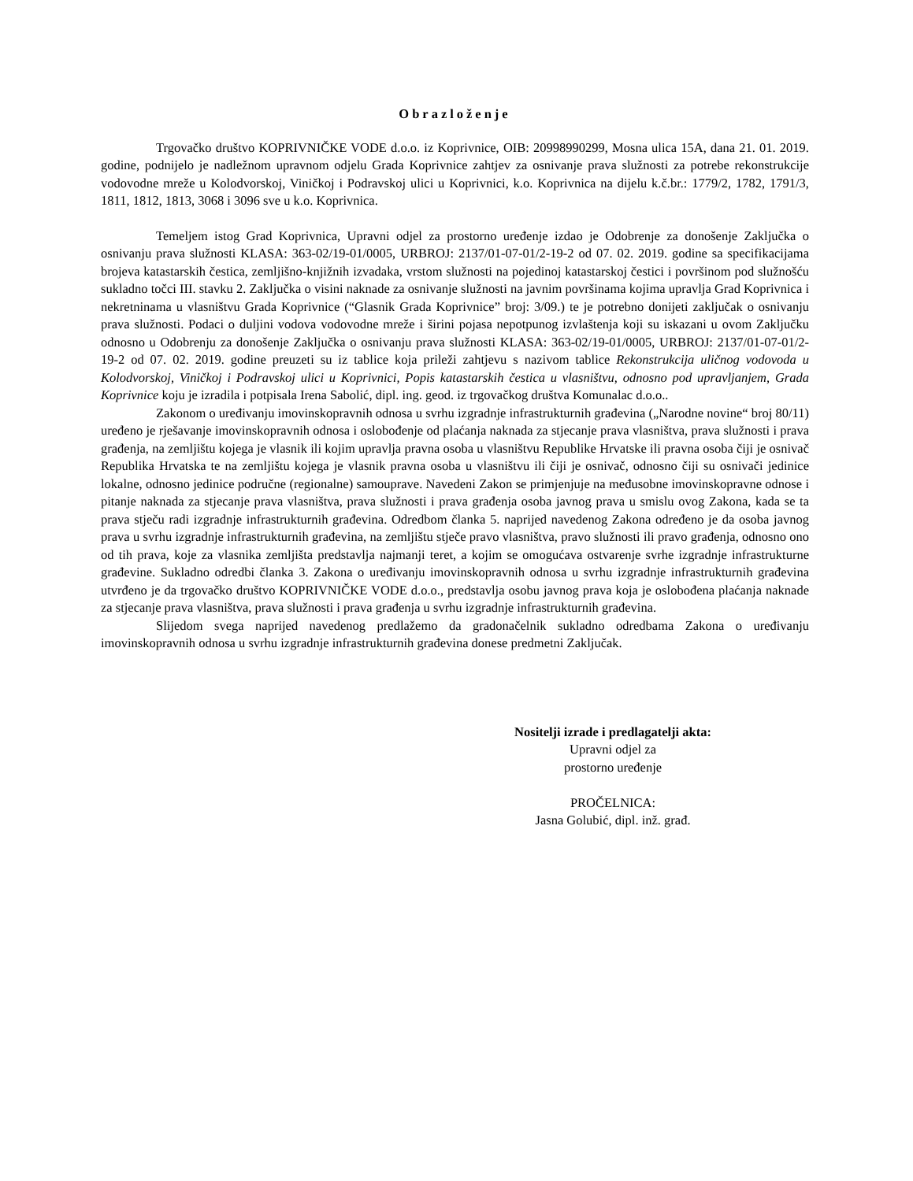Obrazloženje
Trgovačko društvo KOPRIVNIČKE VODE d.o.o. iz Koprivnice, OIB: 20998990299, Mosna ulica 15A, dana 21. 01. 2019. godine, podnijelo je nadležnom upravnom odjelu Grada Koprivnice zahtjev za osnivanje prava služnosti za potrebe rekonstrukcije vodovodne mreže u Kolodvorskoj, Viničkoj i Podravskoj ulici u Koprivnici, k.o. Koprivnica na dijelu k.č.br.: 1779/2, 1782, 1791/3, 1811, 1812, 1813, 3068 i 3096 sve u k.o. Koprivnica.
Temeljem istog Grad Koprivnica, Upravni odjel za prostorno uređenje izdao je Odobrenje za donošenje Zaključka o osnivanju prava služnosti KLASA: 363-02/19-01/0005, URBROJ: 2137/01-07-01/2-19-2 od 07. 02. 2019. godine sa specifikacijama brojeva katastarskih čestica, zemljišno-knjižnih izvadaka, vrstom služnosti na pojedinoj katastarskoj čestici i površinom pod služnošću sukladno točci III. stavku 2. Zaključka o visini naknade za osnivanje služnosti na javnim površinama kojima upravlja Grad Koprivnica i nekretninama u vlasništvu Grada Koprivnice (“Glasnik Grada Koprivnice” broj: 3/09.) te je potrebno donijeti zaključak o osnivanju prava služnosti. Podaci o duljini vodova vodovodne mreže i širini pojasa nepotpunog izvlaštenja koji su iskazani u ovom Zaključku odnosno u Odobrenju za donošenje Zaključka o osnivanju prava služnosti KLASA: 363-02/19-01/0005, URBROJ: 2137/01-07-01/2-19-2 od 07. 02. 2019. godine preuzeti su iz tablice koja prileži zahtjevu s nazivom tablice Rekonstrukcija uličnog vodovoda u Kolodvorskoj, Viničkoj i Podravskoj ulici u Koprivnici, Popis katastarskih čestica u vlasništvu, odnosno pod upravljanjem, Grada Koprivnice koju je izradila i potpisala Irena Sabolić, dipl. ing. geod. iz trgovačkog društva Komunalac d.o.o..
Zakonom o uređivanju imovinskopravnih odnosa u svrhu izgradnje infrastrukturnih građevina („Narodne novine“ broj 80/11) uređeno je rješavanje imovinskopravnih odnosa i oslobođenje od plaćanja naknada za stjecanje prava vlasništva, prava služnosti i prava građenja, na zemljištu kojega je vlasnik ili kojim upravlja pravna osoba u vlasništvu Republike Hrvatske ili pravna osoba čiji je osnivač Republika Hrvatska te na zemljištu kojega je vlasnik pravna osoba u vlasništvu ili čiji je osnivač, odnosno čiji su osnivači jedinice lokalne, odnosno jedinice područne (regionalne) samouprave. Navedeni Zakon se primjenjuje na međusobne imovinskopravne odnose i pitanje naknada za stjecanje prava vlasništva, prava služnosti i prava građenja osoba javnog prava u smislu ovog Zakona, kada se ta prava stječu radi izgradnje infrastrukturnih građevina. Odredbom članka 5. naprijed navedenog Zakona određeno je da osoba javnog prava u svrhu izgradnje infrastrukturnih građevina, na zemljištu stječe pravo vlasništva, pravo služnosti ili pravo građenja, odnosno ono od tih prava, koje za vlasnika zemljišta predstavlja najmanji teret, a kojim se omogućava ostvarenje svrhe izgradnje infrastrukturne građevine. Sukladno odredbi članka 3. Zakona o uređivanju imovinskopravnih odnosa u svrhu izgradnje infrastrukturnih građevina utvrđeno je da trgovačko društvo KOPRIVNIČKE VODE d.o.o., predstavlja osobu javnog prava koja je oslobođena plaćanja naknade za stjecanje prava vlasništva, prava služnosti i prava građenja u svrhu izgradnje infrastrukturnih građevina.
Slijedom svega naprijed navedenog predlažemo da gradonačelnik sukladno odredbama Zakona o uređivanju imovinskopravnih odnosa u svrhu izgradnje infrastrukturnih građevina donese predmetni Zaključak.
Nositelji izrade i predlagatelji akta:
Upravni odjel za
prostorno uređenje
PROČELNICA:
Jasna Golubić, dipl. inž. građ.